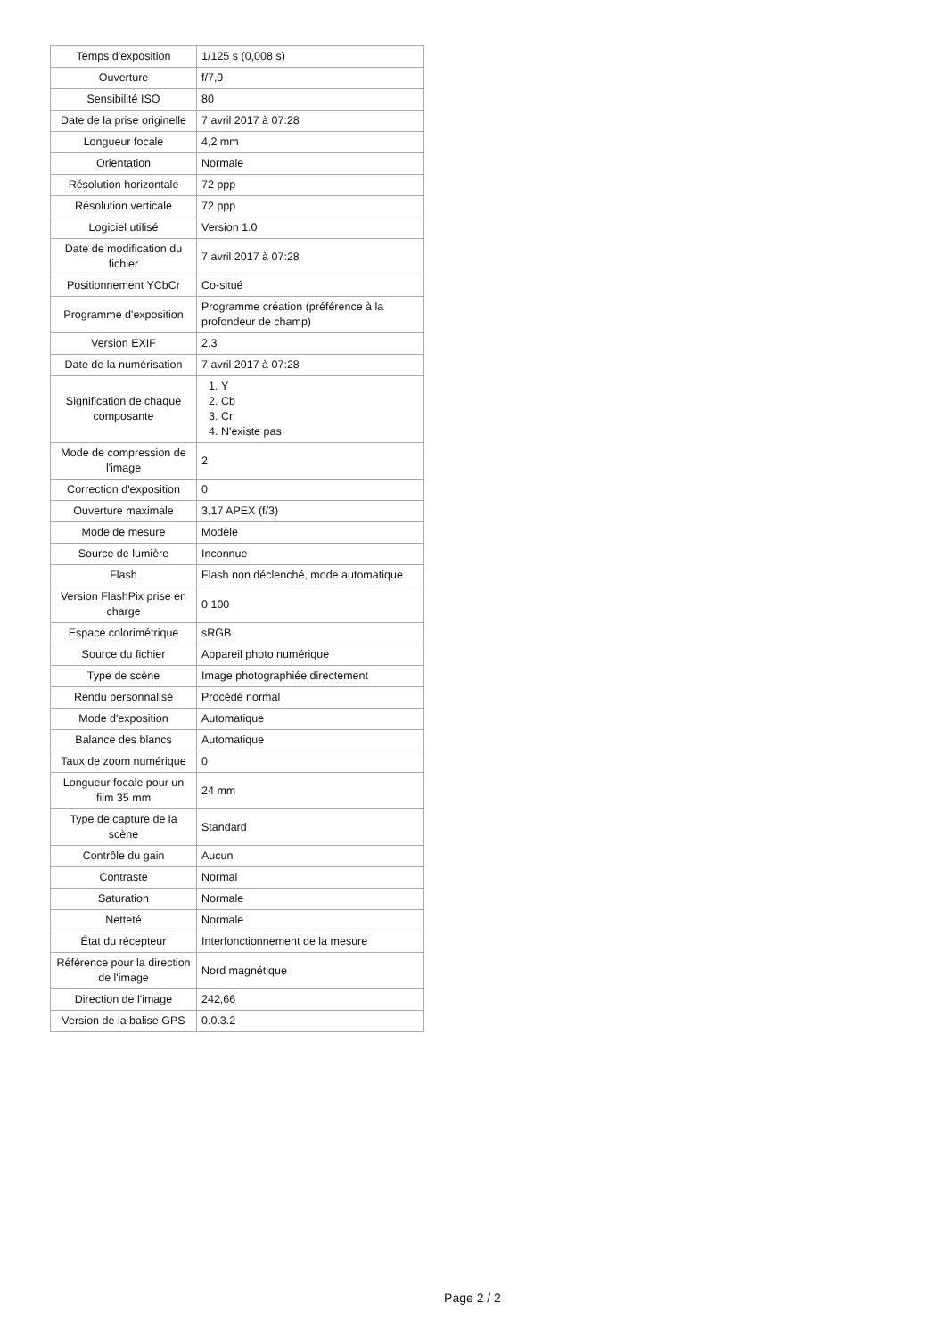| Temps d'exposition | 1/125 s (0,008 s) |
| Ouverture | f/7,9 |
| Sensibilité ISO | 80 |
| Date de la prise originelle | 7 avril 2017 à 07:28 |
| Longueur focale | 4,2 mm |
| Orientation | Normale |
| Résolution horizontale | 72 ppp |
| Résolution verticale | 72 ppp |
| Logiciel utilisé | Version 1.0 |
| Date de modification du fichier | 7 avril 2017 à 07:28 |
| Positionnement YCbCr | Co-situé |
| Programme d'exposition | Programme création (préférence à la profondeur de champ) |
| Version EXIF | 2.3 |
| Date de la numérisation | 7 avril 2017 à 07:28 |
| Signification de chaque composante | 1. Y 2. Cb 3. Cr 4. N'existe pas |
| Mode de compression de l'image | 2 |
| Correction d'exposition | 0 |
| Ouverture maximale | 3,17 APEX (f/3) |
| Mode de mesure | Modèle |
| Source de lumière | Inconnue |
| Flash | Flash non déclenché, mode automatique |
| Version FlashPix prise en charge | 0 100 |
| Espace colorimétrique | sRGB |
| Source du fichier | Appareil photo numérique |
| Type de scène | Image photographiée directement |
| Rendu personnalisé | Procédé normal |
| Mode d'exposition | Automatique |
| Balance des blancs | Automatique |
| Taux de zoom numérique | 0 |
| Longueur focale pour un film 35 mm | 24 mm |
| Type de capture de la scène | Standard |
| Contrôle du gain | Aucun |
| Contraste | Normal |
| Saturation | Normale |
| Netteté | Normale |
| État du récepteur | Interfonctionnement de la mesure |
| Référence pour la direction de l'image | Nord magnétique |
| Direction de l'image | 242,66 |
| Version de la balise GPS | 0.0.3.2 |
Page 2 / 2